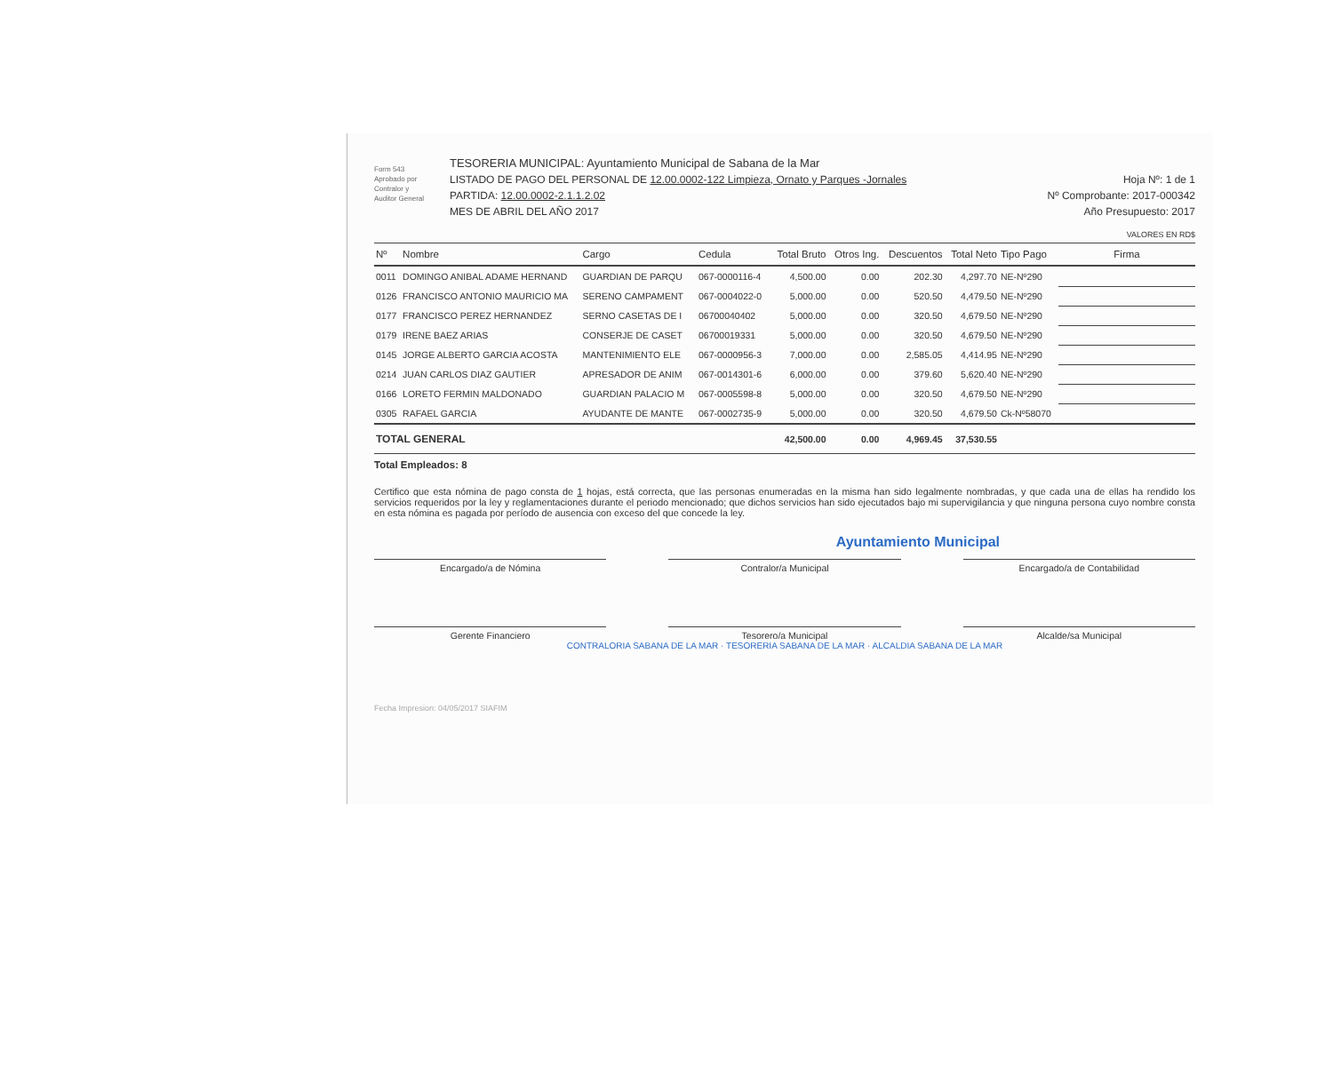Form 543
Aprobado por
Contralor y
Auditor General
TESORERIA MUNICIPAL: Ayuntamiento Municipal de Sabana de la Mar
LISTADO DE PAGO DEL PERSONAL DE 12.00.0002-122 Limpieza, Ornato y Parques -Jornales
PARTIDA: 12.00.0002-2.1.1.2.02
MES DE ABRIL DEL AÑO 2017
Hoja Nº: 1 de 1
Nº Comprobante: 2017-000342
Año Presupuesto: 2017
VALORES EN RD$
| Nº | Nombre | Cargo | Cedula | Total Bruto | Otros Ing. | Descuentos | Total Neto | Tipo Pago | Firma |
| --- | --- | --- | --- | --- | --- | --- | --- | --- | --- |
| 0011 | DOMINGO ANIBAL ADAME HERNAND | GUARDIAN DE PARQU | 067-0000116-4 | 4,500.00 | 0.00 | 202.30 | 4,297.70 | NE-Nº290 | |
| 0126 | FRANCISCO ANTONIO MAURICIO MA | SERENO CAMPAMENT | 067-0004022-0 | 5,000.00 | 0.00 | 520.50 | 4,479.50 | NE-Nº290 | |
| 0177 | FRANCISCO PEREZ HERNANDEZ | SERNO CASETAS DE I | 06700040402 | 5,000.00 | 0.00 | 320.50 | 4,679.50 | NE-Nº290 | |
| 0179 | IRENE BAEZ ARIAS | CONSERJE DE CASET | 06700019331 | 5,000.00 | 0.00 | 320.50 | 4,679.50 | NE-Nº290 | |
| 0145 | JORGE ALBERTO GARCIA ACOSTA | MANTENIMIENTO ELE | 067-0000956-3 | 7,000.00 | 0.00 | 2,585.05 | 4,414.95 | NE-Nº290 | |
| 0214 | JUAN CARLOS DIAZ GAUTIER | APRESADOR DE ANIM | 067-0014301-6 | 6,000.00 | 0.00 | 379.60 | 5,620.40 | NE-Nº290 | |
| 0166 | LORETO FERMIN MALDONADO | GUARDIAN PALACIO M | 067-0005598-8 | 5,000.00 | 0.00 | 320.50 | 4,679.50 | NE-Nº290 | |
| 0305 | RAFAEL GARCIA | AYUDANTE DE MANTE | 067-0002735-9 | 5,000.00 | 0.00 | 320.50 | 4,679.50 | Ck-Nº58070 | |
| TOTAL GENERAL | | | | 42,500.00 | 0.00 | 4,969.45 | 37,530.55 | | |
Total Empleados: 8
Certifico que esta nómina de pago consta de 1 hojas, está correcta, que las personas enumeradas en la misma han sido legalmente nombradas, y que cada una de ellas ha rendido los servicios requeridos por la ley y reglamentaciones durante el periodo mencionado; que dichos servicios han sido ejecutados bajo mi supervigilancia y que ninguna persona cuyo nombre consta en esta nómina es pagada por período de ausencia con exceso del que concede la ley.
Ayuntamiento Municipal
Encargado/a de Nómina
Contralor/a Municipal
Encargado/a de Contabilidad
Gerente Financiero
Tesorero/a Municipal
Alcalde/sa Municipal
CONTRALORIA SABANA DE LA MAR · TESORERIA SABANA DE LA MAR · ALCALDIA SABANA DE LA MAR
Fecha Impresion: 04/05/2017 SIAFIM